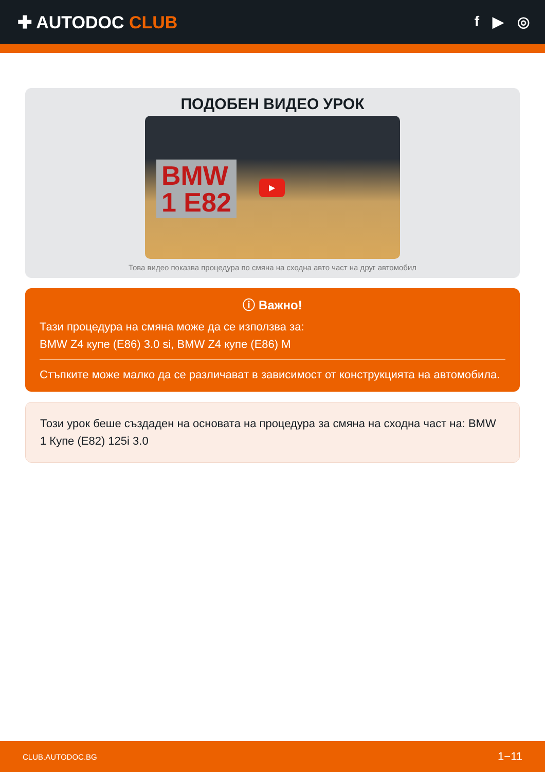✚ AUTODOC CLUB
f ▶ ◎
ПОДОБЕН ВИДЕО УРОК
BMW
1 E82
▶
Това видео показва процедура по смяна на сходна авто част на друг автомобил
ⓘ Важно!
Тази процедура на смяна може да се използва за:
BMW Z4 купе (E86) 3.0 si, BMW Z4 купе (E86) M
Стъпките може малко да се различават в зависимост от конструкцията на автомобила.
Този урок беше създаден на основата на процедура за смяна на сходна част на: BMW 1 Купе (E82) 125i 3.0
CLUB.AUTODOC.BG 1−11